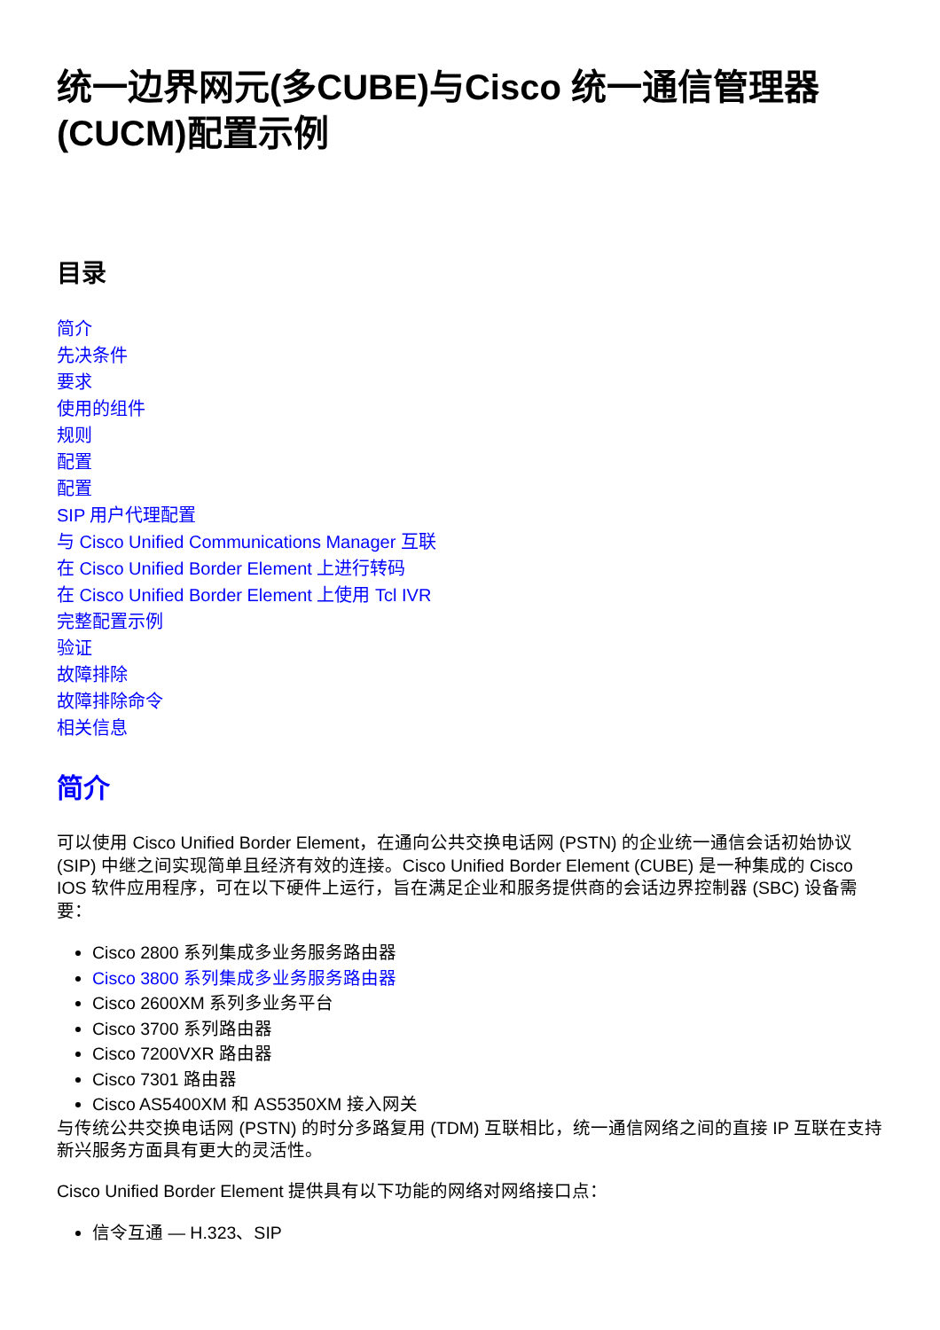统一边界网元(多CUBE)与Cisco 统一通信管理器(CUCM)配置示例
目录
简介
先决条件
要求
使用的组件
规则
配置
配置
SIP 用户代理配置
与 Cisco Unified Communications Manager 互联
在 Cisco Unified Border Element 上进行转码
在 Cisco Unified Border Element 上使用 Tcl IVR
完整配置示例
验证
故障排除
故障排除命令
相关信息
简介
可以使用 Cisco Unified Border Element，在通向公共交换电话网 (PSTN) 的企业统一通信会话初始协议 (SIP) 中继之间实现简单且经济有效的连接。Cisco Unified Border Element (CUBE) 是一种集成的 Cisco IOS 软件应用程序，可在以下硬件上运行，旨在满足企业和服务提供商的会话边界控制器 (SBC) 设备需要：
Cisco 2800 系列集成多业务服务路由器
Cisco 3800 系列集成多业务服务路由器
Cisco 2600XM 系列多业务平台
Cisco 3700 系列路由器
Cisco 7200VXR 路由器
Cisco 7301 路由器
Cisco AS5400XM 和 AS5350XM 接入网关
与传统公共交换电话网 (PSTN) 的时分多路复用 (TDM) 互联相比，统一通信网络之间的直接 IP 互联在支持新兴服务方面具有更大的灵活性。
Cisco Unified Border Element 提供具有以下功能的网络对网络接口点：
信令互通 — H.323、SIP